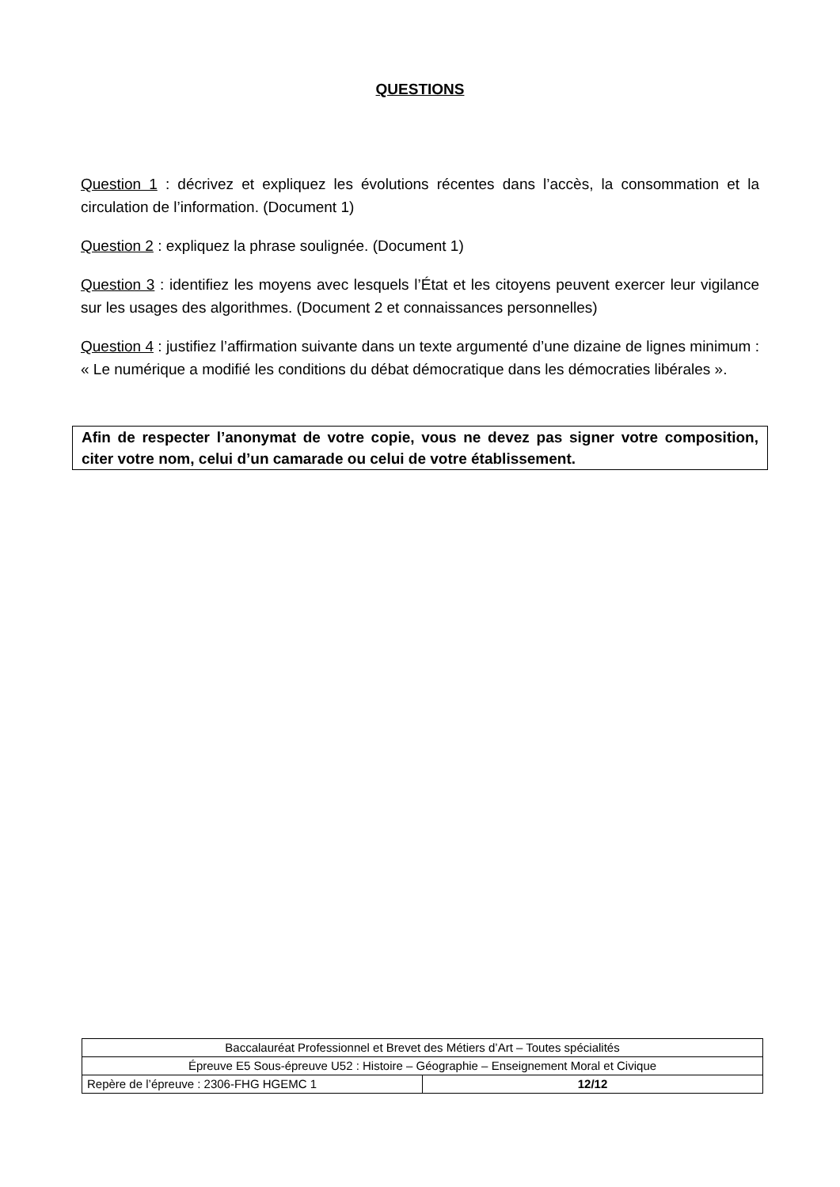QUESTIONS
Question 1 : décrivez et expliquez les évolutions récentes dans l’accès, la consommation et la circulation de l’information. (Document 1)
Question 2 : expliquez la phrase soulignée. (Document 1)
Question 3 : identifiez les moyens avec lesquels l’État et les citoyens peuvent exercer leur vigilance sur les usages des algorithmes. (Document 2 et connaissances personnelles)
Question 4 : justifiez l’affirmation suivante dans un texte argumenté d’une dizaine de lignes minimum : « Le numérique a modifié les conditions du débat démocratique dans les démocraties libérales ».
Afin de respecter l’anonymat de votre copie, vous ne devez pas signer votre composition, citer votre nom, celui d’un camarade ou celui de votre établissement.
| Baccalauréat Professionnel et Brevet des Métiers d’Art – Toutes spécialités | |
| Épreuve E5 Sous-épreuve U52 : Histoire – Géographie – Enseignement Moral et Civique | |
| Repère de l’épreuve : 2306-FHG HGEMC 1 | 12/12 |